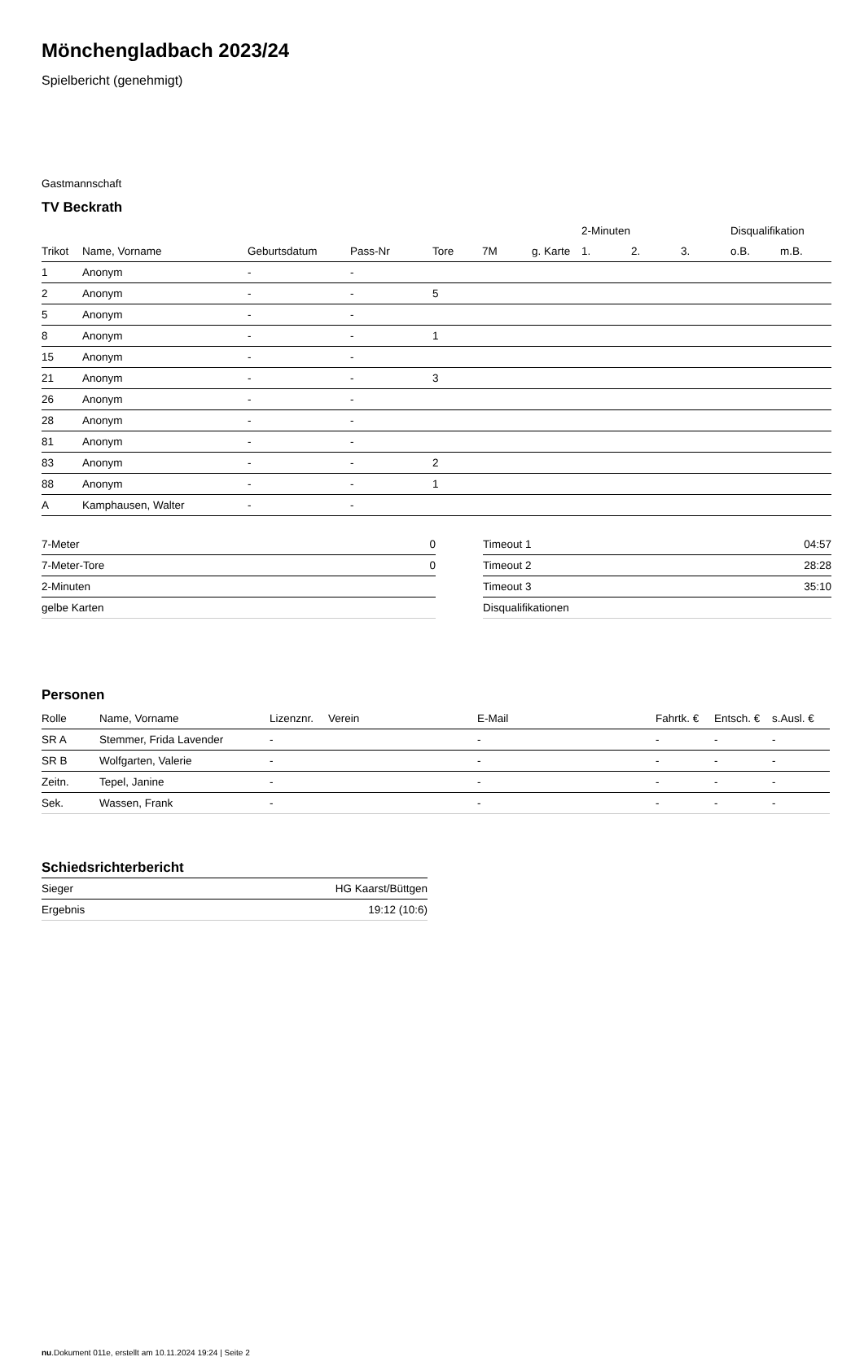Mönchengladbach 2023/24
Spielbericht (genehmigt)
Gastmannschaft
TV Beckrath
| | | | | | | | 2-Minuten | | | Disqualifikation | |
| --- | --- | --- | --- | --- | --- | --- | --- | --- | --- | --- | --- |
| Trikot | Name, Vorname | Geburtsdatum | Pass-Nr | Tore | 7M | g. Karte | 1. | 2. | 3. | o.B. | m.B. |
| 1 | Anonym | - | - | | | | | | | | |
| 2 | Anonym | - | - | 5 | | | | | | | |
| 5 | Anonym | - | - | | | | | | | | |
| 8 | Anonym | - | - | 1 | | | | | | | |
| 15 | Anonym | - | - | | | | | | | | |
| 21 | Anonym | - | - | 3 | | | | | | | |
| 26 | Anonym | - | - | | | | | | | | |
| 28 | Anonym | - | - | | | | | | | | |
| 81 | Anonym | - | - | | | | | | | | |
| 83 | Anonym | - | - | 2 | | | | | | | |
| 88 | Anonym | - | - | 1 | | | | | | | |
| A | Kamphausen, Walter | - | - | | | | | | | | |
| 7-Meter | 0 |
| 7-Meter-Tore | 0 |
| 2-Minuten | |
| gelbe Karten | |
| Timeout 1 | 04:57 |
| Timeout 2 | 28:28 |
| Timeout 3 | 35:10 |
| Disqualifikationen | |
Personen
| Rolle | Name, Vorname | Lizenznr. | Verein | E-Mail | Fahrtk. € | Entsch. € | s.Ausl. € |
| --- | --- | --- | --- | --- | --- | --- | --- |
| SR A | Stemmer, Frida Lavender | - | | - | - | - | - |
| SR B | Wolfgarten, Valerie | - | | - | - | - | - |
| Zeitn. | Tepel, Janine | - | | - | - | - | - |
| Sek. | Wassen, Frank | - | | - | - | - | - |
Schiedsrichterbericht
| Sieger | HG Kaarst/Büttgen |
| Ergebnis | 19:12 (10:6) |
nu.Dokument 011e, erstellt am 10.11.2024 19:24 | Seite 2